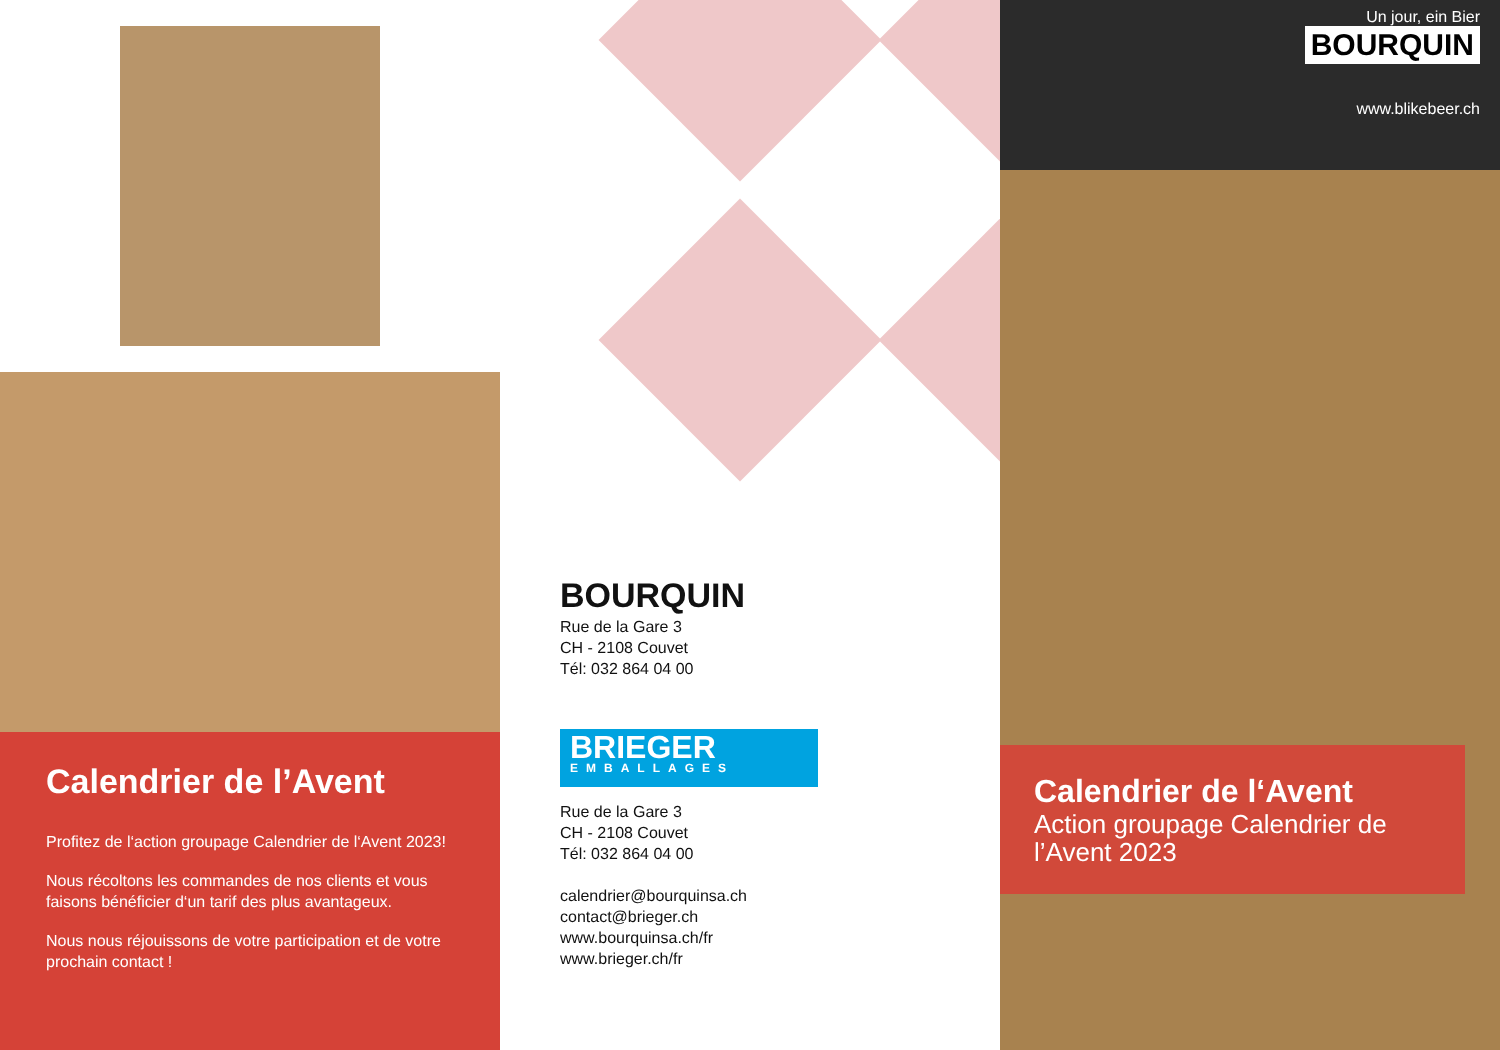Calendrier de l’Avent
Profitez de l‘action groupage Calendrier de l‘Avent 2023!
Nous récoltons les commandes de nos clients et vous faisons bénéficier d‘un tarif des plus avantageux.
Nous nous réjouissons de votre participation et de votre prochain contact !
BOURQUIN
Rue de la Gare 3
CH - 2108 Couvet
Tél: 032 864 04 00
BRIEGER
EMBALLAGES
Rue de la Gare 3
CH - 2108 Couvet
Tél: 032 864 04 00
calendrier@bourquinsa.ch
contact@brieger.ch
www.bourquinsa.ch/fr
www.brieger.ch/fr
Un jour, ein Bier
BOURQUIN
www.blikebeer.ch
Calendrier de l‘Avent
Action groupage Calendrier de l’Avent 2023